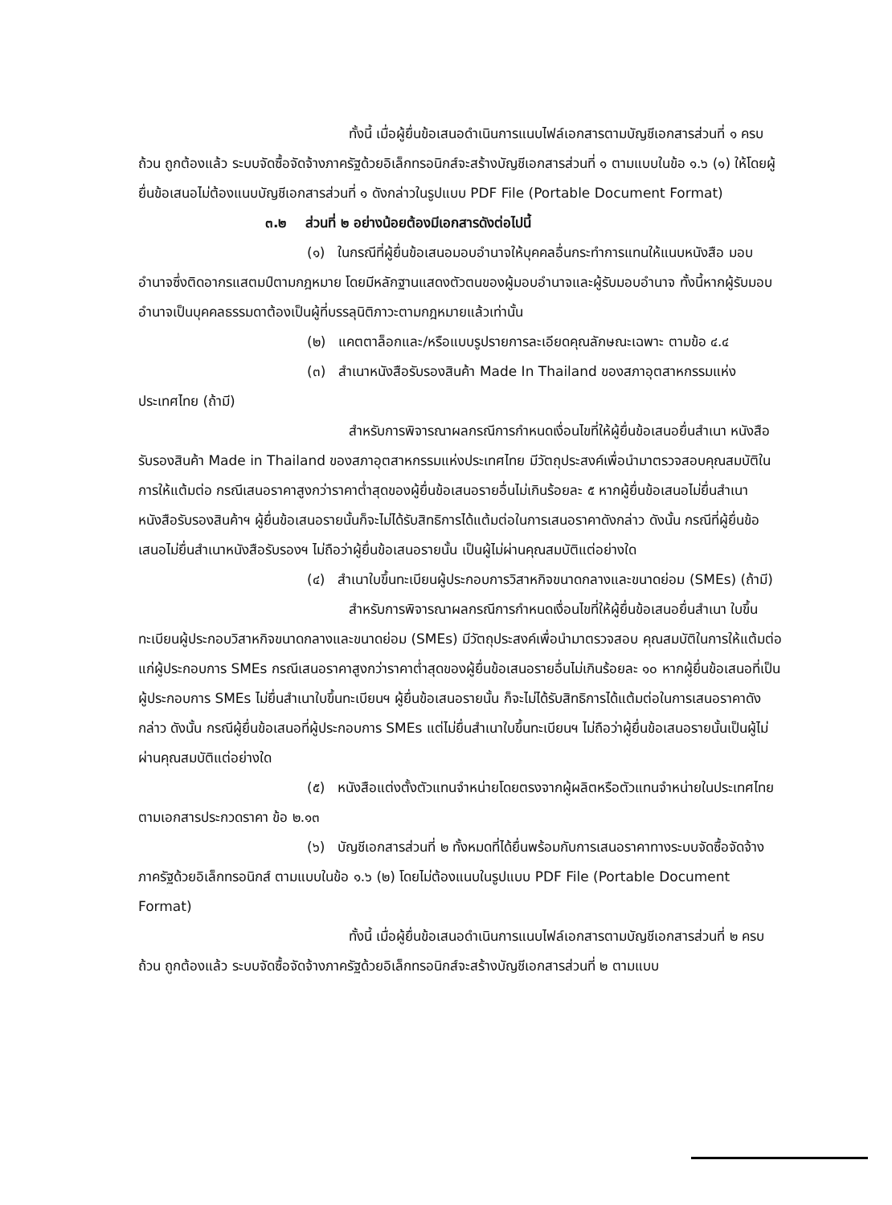ทั้งนี้ เมื่อผู้ยื่นข้อเสนอดำเนินการแนบไฟล์เอกสารตามบัญชีเอกสารส่วนที่ ๑ ครบถ้วน ถูกต้องแล้ว ระบบจัดซื้อจัดจ้างภาครัฐด้วยอิเล็กทรอนิกส์จะสร้างบัญชีเอกสารส่วนที่ ๑ ตามแบบในข้อ ๑.๖ (๑) ให้โดยผู้ยื่นข้อเสนอไม่ต้องแนบบัญชีเอกสารส่วนที่ ๑ ดังกล่าวในรูปแบบ PDF File (Portable Document Format)
๓.๒ ส่วนที่ ๒ อย่างน้อยต้องมีเอกสารดังต่อไปนี้
(๑) ในกรณีที่ผู้ยื่นข้อเสนอมอบอำนาจให้บุคคลอื่นกระทำการแทนให้แนบหนังสือ มอบอำนาจซึ่งติดอากรแสตมป์ตามกฎหมาย โดยมีหลักฐานแสดงตัวตนของผู้มอบอำนาจและผู้รับมอบอำนาจ ทั้งนี้หากผู้รับมอบอำนาจเป็นบุคคลธรรมดาต้องเป็นผู้ที่บรรลุนิติภาวะตามกฎหมายแล้วเท่านั้น
(๒) แคตตาล็อกและ/หรือแบบรูปรายการละเอียดคุณลักษณะเฉพาะ ตามข้อ ๔.๔
(๓) สำเนาหนังสือรับรองสินค้า Made In Thailand ของสภาอุตสาหกรรมแห่งประเทศไทย (ถ้ามี)
สำหรับการพิจารณาผลกรณีการกำหนดเงื่อนไขที่ให้ผู้ยื่นข้อเสนอยื่นสำเนา หนังสือรับรองสินค้า Made in Thailand ของสภาอุตสาหกรรมแห่งประเทศไทย มีวัตถุประสงค์เพื่อนำมาตรวจสอบคุณสมบัติในการให้แต้มต่อ กรณีเสนอราคาสูงกว่าราคาต่ำสุดของผู้ยื่นข้อเสนอรายอื่นไม่เกินร้อยละ ๕ หากผู้ยื่นข้อเสนอไม่ยื่นสำเนาหนังสือรับรองสินค้าฯ ผู้ยื่นข้อเสนอรายนั้นก็จะไม่ได้รับสิทธิการได้แต้มต่อในการเสนอราคาดังกล่าว ดังนั้น กรณีที่ผู้ยื่นข้อเสนอไม่ยื่นสำเนาหนังสือรับรองฯ ไม่ถือว่าผู้ยื่นข้อเสนอรายนั้น เป็นผู้ไม่ผ่านคุณสมบัติแต่อย่างใด
(๔) สำเนาใบขึ้นทะเบียนผู้ประกอบการวิสาหกิจขนาดกลางและขนาดย่อม (SMEs) (ถ้ามี)
สำหรับการพิจารณาผลกรณีการกำหนดเงื่อนไขที่ให้ผู้ยื่นข้อเสนอยื่นสำเนา ใบขึ้นทะเบียนผู้ประกอบวิสาหกิจขนาดกลางและขนาดย่อม (SMEs) มีวัตถุประสงค์เพื่อนำมาตรวจสอบ คุณสมบัติในการให้แต้มต่อแก่ผู้ประกอบการ SMEs กรณีเสนอราคาสูงกว่าราคาต่ำสุดของผู้ยื่นข้อเสนอรายอื่นไม่เกินร้อยละ ๑๐ หากผู้ยื่นข้อเสนอที่เป็นผู้ประกอบการ SMEs ไม่ยื่นสำเนาใบขึ้นทะเบียนฯ ผู้ยื่นข้อเสนอรายนั้น ก็จะไม่ได้รับสิทธิการได้แต้มต่อในการเสนอราคาดังกล่าว ดังนั้น กรณีผู้ยื่นข้อเสนอที่ผู้ประกอบการ SMEs แต่ไม่ยื่นสำเนาใบขึ้นทะเบียนฯ ไม่ถือว่าผู้ยื่นข้อเสนอรายนั้นเป็นผู้ไม่ผ่านคุณสมบัติแต่อย่างใด
(๕) หนังสือแต่งตั้งตัวแทนจำหน่ายโดยตรงจากผู้ผลิตหรือตัวแทนจำหน่ายในประเทศไทย ตามเอกสารประกวดราคา ข้อ ๒.๑๓
(๖) บัญชีเอกสารส่วนที่ ๒ ทั้งหมดที่ได้ยื่นพร้อมกับการเสนอราคาทางระบบจัดซื้อจัดจ้างภาครัฐด้วยอิเล็กทรอนิกส์ ตามแบบในข้อ ๑.๖ (๒) โดยไม่ต้องแนบในรูปแบบ PDF File (Portable Document Format)
ทั้งนี้ เมื่อผู้ยื่นข้อเสนอดำเนินการแนบไฟล์เอกสารตามบัญชีเอกสารส่วนที่ ๒ ครบถ้วน ถูกต้องแล้ว ระบบจัดซื้อจัดจ้างภาครัฐด้วยอิเล็กทรอนิกส์จะสร้างบัญชีเอกสารส่วนที่ ๒ ตามแบบ